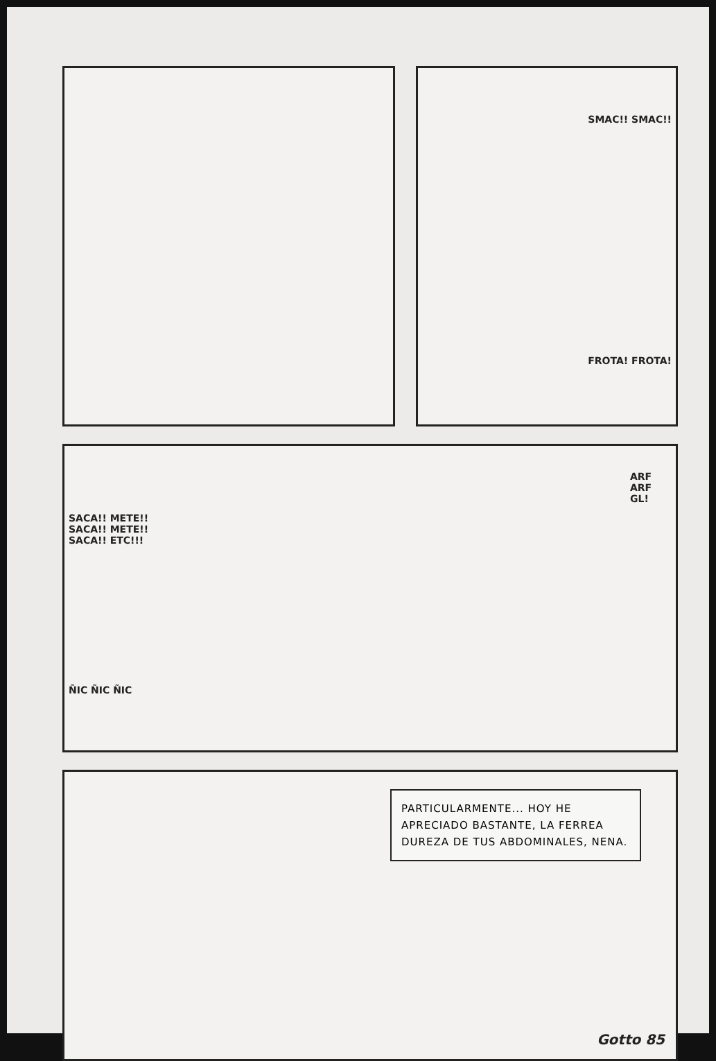SMAC!! SMAC!!
FROTA! FROTA!
SACA!! METE!! SACA!! METE!! SACA!! ETC!!!
ÑIC ÑIC ÑIC
ARF ARF GL!
PARTICULARMENTE... HOY HE APRECIADO BASTANTE, LA FERREA DUREZA DE TUS ABDOMINALES, NENA.
Gotto 85